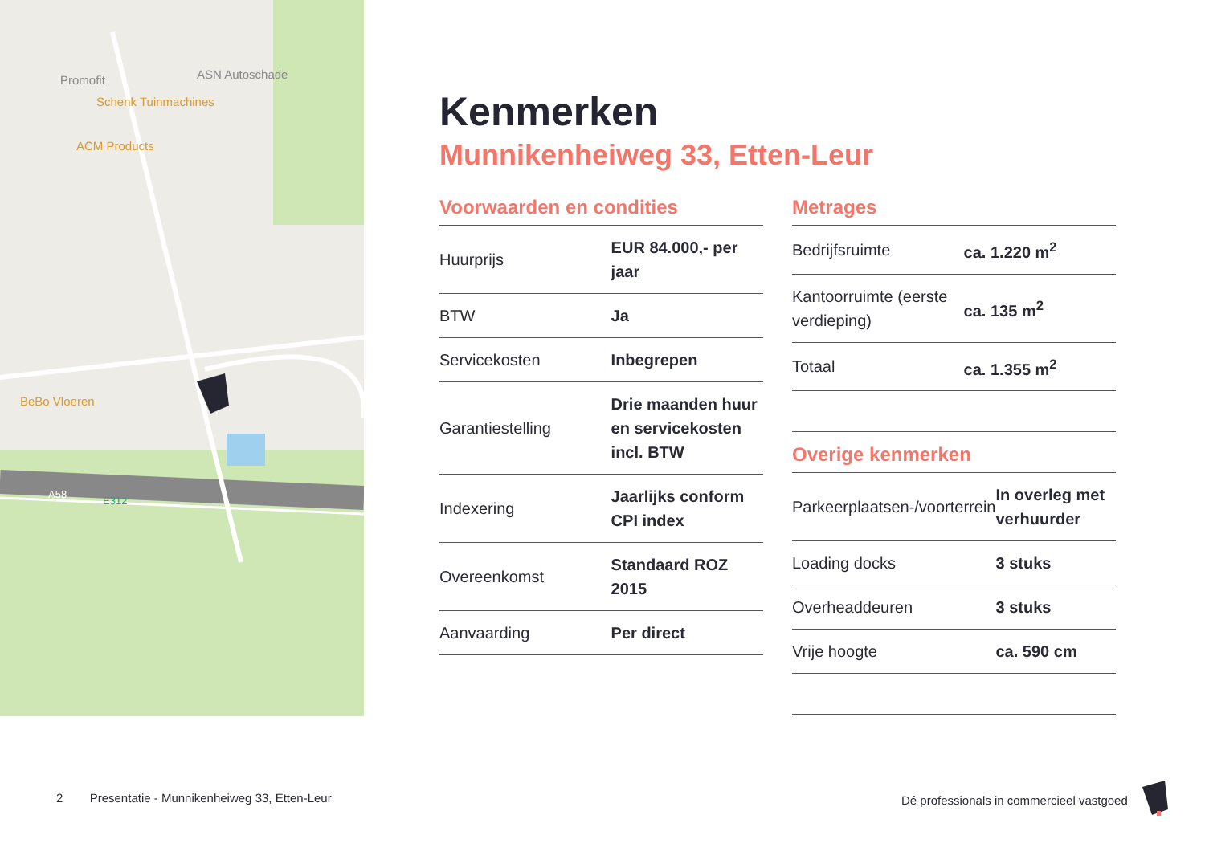Promofit
ASN Autoschade
Schenk Tuinmachines
ACM Products
BeBo Vloeren
A58
E312
Kenmerken
Munnikenheiweg 33, Etten-Leur
Voorwaarden en condities
| Huurprijs | EUR 84.000,- per jaar |
| BTW | Ja |
| Servicekosten | Inbegrepen |
| Garantiestelling | Drie maanden huur en servicekosten incl. BTW |
| Indexering | Jaarlijks conform CPI index |
| Overeenkomst | Standaard ROZ 2015 |
| Aanvaarding | Per direct |
Metrages
| Bedrijfsruimte | ca. 1.220 m<sup>2</sup> |
| Kantoorruimte (eerste verdieping) | ca. 135 m<sup>2</sup> |
| Totaal | ca. 1.355 m<sup>2</sup> |
Overige kenmerken
| Parkeerplaatsen-/voorterrein | In overleg met verhuurder |
| Loading docks | 3 stuks |
| Overheaddeuren | 3 stuks |
| Vrije hoogte | ca. 590 cm |
2 Presentatie - Munnikenheiweg 33, Etten-Leur
Dé professionals in commercieel vastgoed